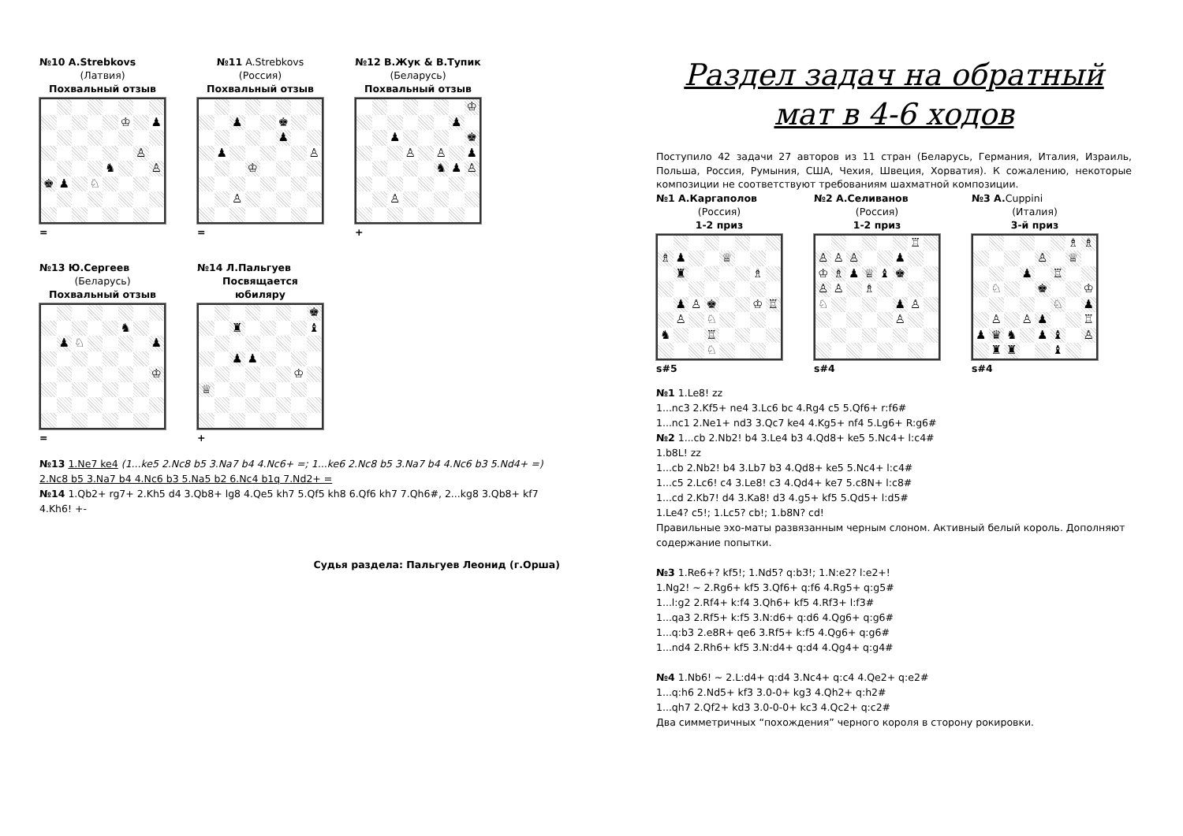№10 A.Strebkovs
(Латвия)
Похвальный отзыв
♔ ♟
♙
♞ ♙
♚ ♟ ♘
=
№11 A.Strebkovs
(Россия)
Похвальный отзыв
♟ ♚
♟
♟ ♙
♔
♙
=
№12 В.Жук & В.Тупик
(Беларусь)
Похвальный отзыв
♔
♟
♟ ♚
♙ ♙ ♟
♞ ♟ ♙
♙
+
№13 Ю.Сергеев
(Беларусь)
Похвальный отзыв
♞
♟ ♘ ♟
♔
=
№14 Л.Пальгуев
Посвящается
юбиляру
♚
♜ ♝
♟ ♟
♔
♕
+
№13 1.Ne7 ke4 (1...ke5 2.Nc8 b5 3.Na7 b4 4.Nc6+ =; 1...ke6 2.Nc8 b5 3.Na7 b4 4.Nc6 b3 5.Nd4+ =) 2.Nc8 b5 3.Na7 b4 4.Nc6 b3 5.Na5 b2 6.Nc4 b1q 7.Nd2+ =
№14 1.Qb2+ rg7+ 2.Kh5 d4 3.Qb8+ lg8 4.Qe5 kh7 5.Qf5 kh8 6.Qf6 kh7 7.Qh6#, 2...kg8 3.Qb8+ kf7 4.Kh6! +-
Судья раздела: Пальгуев Леонид (г.Орша)
Раздел задач на обратный
мат в 4-6 ходов
Поступило 42 задачи 27 авторов из 11 стран (Беларусь, Германия, Италия, Израиль, Польша, Россия, Румыния, США, Чехия, Швеция, Хорватия). К сожалению, некоторые композиции не соответствуют требованиям шахматной композиции.
№1 А.Каргаполов
(Россия)
1-2 приз
♗ ♟ ♕
♜ ♗
♟ ♙ ♚ ♔ ♖
♙ ♘
♞ ♖
♘
s#5
№2 А.Селиванов
(Россия)
1-2 приз
♖
♙ ♙ ♙ ♟
♔ ♗ ♟ ♕ ♝ ♚
♙ ♙ ♗
♘ ♟ ♙
♙
s#4
№3 A. Cuppini
(Италия)
3-й приз
♗ ♗
♙ ♕
♟ ♖
♘ ♚ ♔
♘ ♟
♙ ♙ ♟ ♖
♟ ♛ ♞ ♟ ♝ ♙
♜ ♜ ♝
s#4
№1 1.Le8! zz
1...nc3 2.Kf5+ ne4 3.Lc6 bc 4.Rg4 c5 5.Qf6+ r:f6#
1...nc1 2.Ne1+ nd3 3.Qc7 ke4 4.Kg5+ nf4 5.Lg6+ R:g6#
№2 1...cb 2.Nb2! b4 3.Le4 b3 4.Qd8+ ke5 5.Nc4+ l:c4#
1.b8L! zz
1...cb 2.Nb2! b4 3.Lb7 b3 4.Qd8+ ke5 5.Nc4+ l:c4#
1...c5 2.Lc6! c4 3.Le8! c3 4.Qd4+ ke7 5.c8N+ l:c8#
1...cd 2.Kb7! d4 3.Ka8! d3 4.g5+ kf5 5.Qd5+ l:d5#
1.Le4? c5!; 1.Lc5? cb!; 1.b8N? cd!
Правильные эхо-маты развязанным черным слоном. Активный белый король. Дополняют содержание попытки.
№3 1.Re6+? kf5!; 1.Nd5? q:b3!; 1.N:e2? l:e2+!
1.Ng2! ~ 2.Rg6+ kf5 3.Qf6+ q:f6 4.Rg5+ q:g5#
1...l:g2 2.Rf4+ k:f4 3.Qh6+ kf5 4.Rf3+ l:f3#
1...qa3 2.Rf5+ k:f5 3.N:d6+ q:d6 4.Qg6+ q:g6#
1...q:b3 2.e8R+ qe6 3.Rf5+ k:f5 4.Qg6+ q:g6#
1...nd4 2.Rh6+ kf5 3.N:d4+ q:d4 4.Qg4+ q:g4#
№4 1.Nb6! ~ 2.L:d4+ q:d4 3.Nc4+ q:c4 4.Qe2+ q:e2#
1...q:h6 2.Nd5+ kf3 3.0-0+ kg3 4.Qh2+ q:h2#
1...qh7 2.Qf2+ kd3 3.0-0-0+ kc3 4.Qc2+ q:c2#
Два симметричных “похождения” черного короля в сторону рокировки.